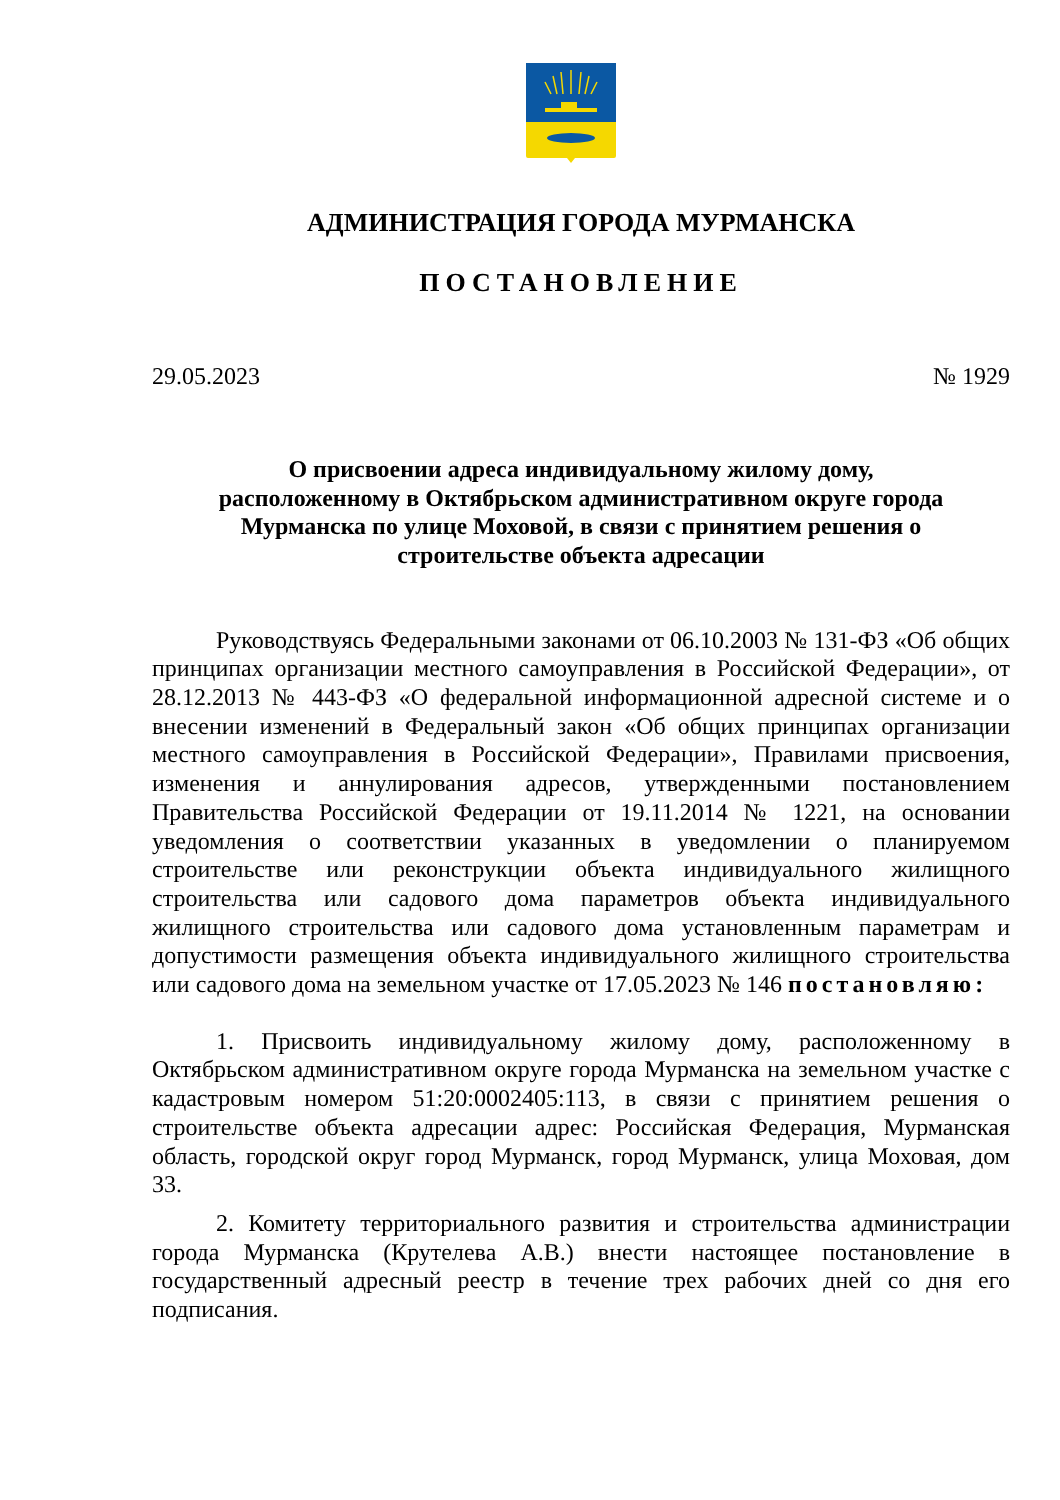АДМИНИСТРАЦИЯ ГОРОДА МУРМАНСКА
ПОСТАНОВЛЕНИЕ
29.05.2023 № 1929
О присвоении адреса индивидуальному жилому дому, расположенному в Октябрьском административном округе города Мурманска по улице Моховой, в связи с принятием решения о строительстве объекта адресации
Руководствуясь Федеральными законами от 06.10.2003 № 131-ФЗ «Об общих принципах организации местного самоуправления в Российской Федерации», от 28.12.2013 № 443-ФЗ «О федеральной информационной адресной системе и о внесении изменений в Федеральный закон «Об общих принципах организации местного самоуправления в Российской Федерации», Правилами присвоения, изменения и аннулирования адресов, утвержденными постановлением Правительства Российской Федерации от 19.11.2014 № 1221, на основании уведомления о соответствии указанных в уведомлении о планируемом строительстве или реконструкции объекта индивидуального жилищного строительства или садового дома параметров объекта индивидуального жилищного строительства или садового дома установленным параметрам и допустимости размещения объекта индивидуального жилищного строительства или садового дома на земельном участке от 17.05.2023 № 146 постановляю:
1. Присвоить индивидуальному жилому дому, расположенному в Октябрьском административном округе города Мурманска на земельном участке с кадастровым номером 51:20:0002405:113, в связи с принятием решения о строительстве объекта адресации адрес: Российская Федерация, Мурманская область, городской округ город Мурманск, город Мурманск, улица Моховая, дом 33.
2. Комитету территориального развития и строительства администрации города Мурманска (Крутелева А.В.) внести настоящее постановление в государственный адресный реестр в течение трех рабочих дней со дня его подписания.